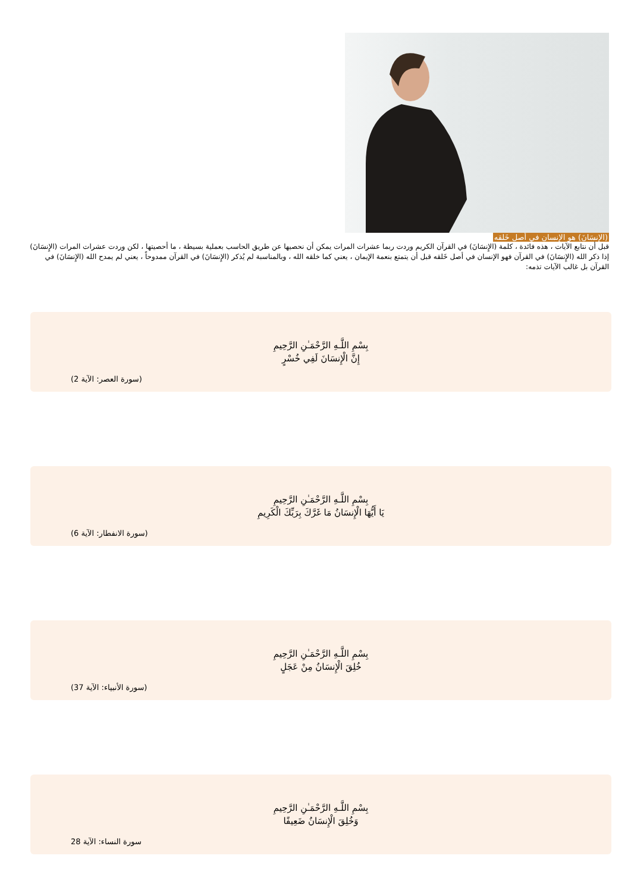(الإنسَانَ) هو الإنسان في أصل خَلقه
قبل أن نتابع الآيات ، هذه فائدة ، كلمة (الإِنسَانَ) في القرآن الكريم وردت ربما عشرات المرات يمكن أن نحصيها عن طريق الحاسب بعملية بسيطة ، ما أحصيتها ، لكن وردت عشرات المرات (الإِنسَانَ) إذا ذكر الله (الإِنسَانَ) في القرآن فهو الإنسان في أصل خَلقه قبل أن يتمتع بنعمة الإيمان ، يعني كما خلقه الله ، وبالمناسبة لم يُذكر (الإِنسَانَ) في القرآن ممدوحاً ، يعني لم يمدح الله (الإِنسَانَ) في القرآن بل غالب الآيات تذمه:
بِسْمِ اللَّـهِ الرَّحْمَـٰنِ الرَّحِيمِ
إِنَّ الْإِنسَانَ لَفِي خُسْرٍ
(سورة العصر: الآية 2)
بِسْمِ اللَّـهِ الرَّحْمَـٰنِ الرَّحِيمِ
يَا أَيُّهَا الْإِنسَانُ مَا غَرَّكَ بِرَبِّكَ الْكَرِيمِ
(سورة الانفطار: الآية 6)
بِسْمِ اللَّـهِ الرَّحْمَـٰنِ الرَّحِيمِ
خُلِقَ الْإِنسَانُ مِنْ عَجَلٍ
(سورة الأنبياء: الآية 37)
بِسْمِ اللَّـهِ الرَّحْمَـٰنِ الرَّحِيمِ
وَخُلِقَ الْإِنسَانُ ضَعِيفًا
سورة النساء: الآية 28